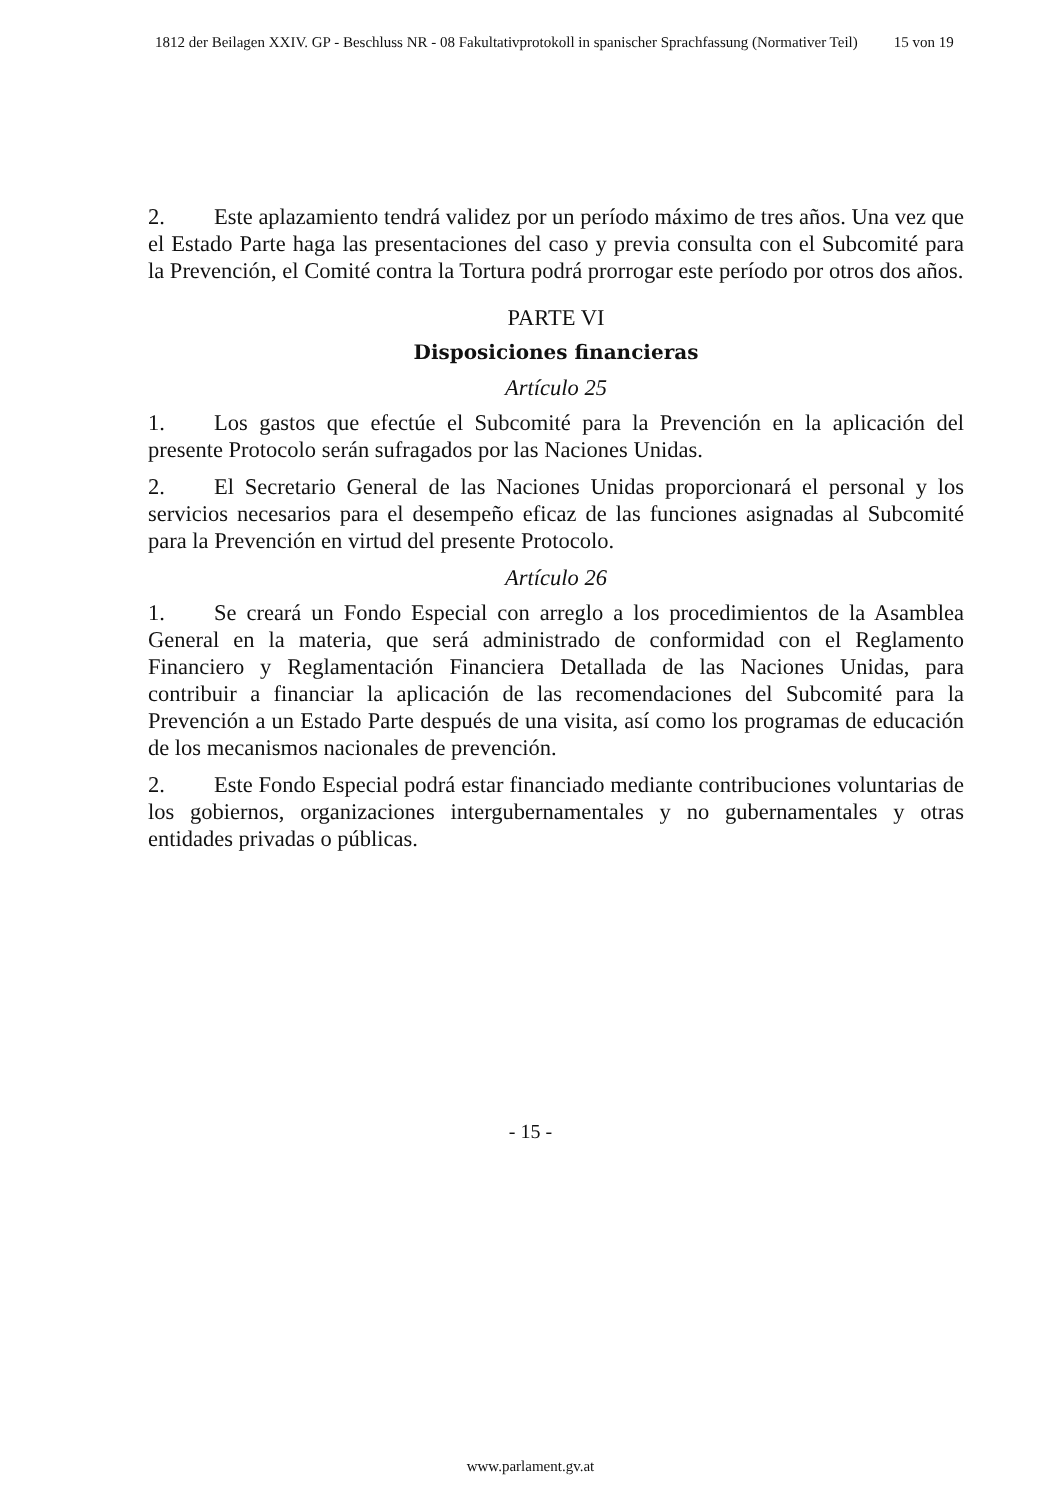1812 der Beilagen XXIV. GP - Beschluss NR - 08 Fakultativprotokoll in spanischer Sprachfassung (Normativer Teil) 15 von 19
2. Este aplazamiento tendrá validez por un período máximo de tres años. Una vez que el Estado Parte haga las presentaciones del caso y previa consulta con el Subcomité para la Prevención, el Comité contra la Tortura podrá prorrogar este período por otros dos años.
PARTE VI
Disposiciones financieras
Artículo 25
1. Los gastos que efectúe el Subcomité para la Prevención en la aplicación del presente Protocolo serán sufragados por las Naciones Unidas.
2. El Secretario General de las Naciones Unidas proporcionará el personal y los servicios necesarios para el desempeño eficaz de las funciones asignadas al Subcomité para la Prevención en virtud del presente Protocolo.
Artículo 26
1. Se creará un Fondo Especial con arreglo a los procedimientos de la Asamblea General en la materia, que será administrado de conformidad con el Reglamento Financiero y Reglamentación Financiera Detallada de las Naciones Unidas, para contribuir a financiar la aplicación de las recomendaciones del Subcomité para la Prevención a un Estado Parte después de una visita, así como los programas de educación de los mecanismos nacionales de prevención.
2. Este Fondo Especial podrá estar financiado mediante contribuciones voluntarias de los gobiernos, organizaciones intergubernamentales y no gubernamentales y otras entidades privadas o públicas.
- 15 -
www.parlament.gv.at